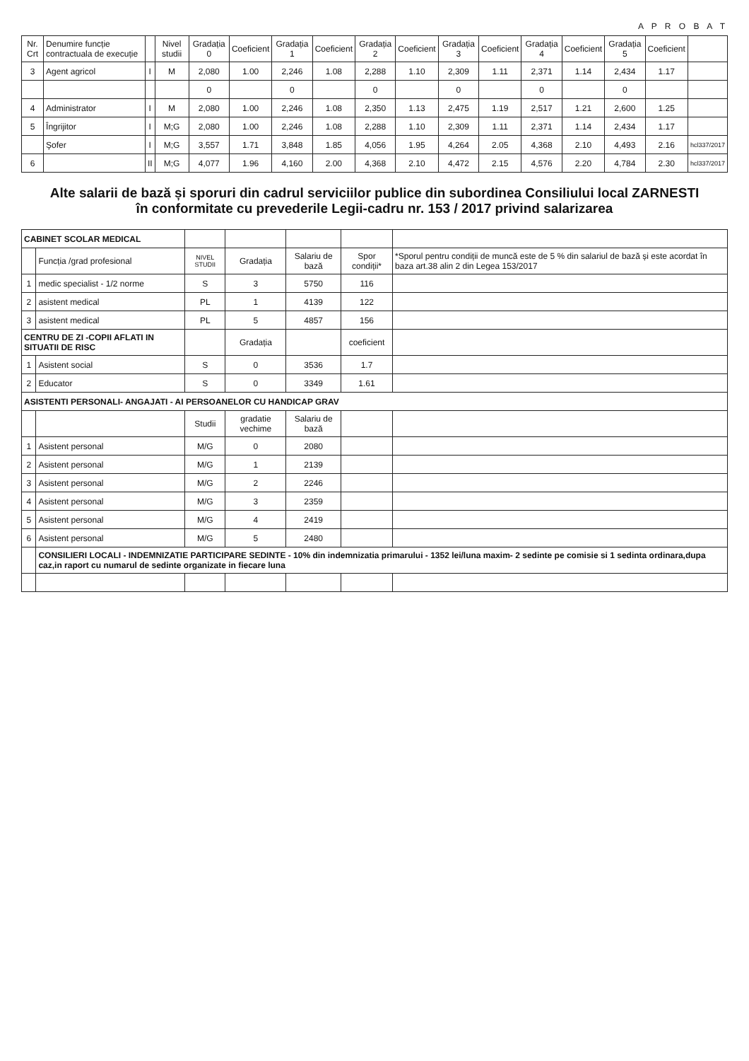A P R O B A T
| Nr. Crt | Denumire funcție contractuala de execuție | | Nivel studii | Gradația 0 | Coeficient | Gradația 1 | Coeficient | Gradația 2 | Coeficient | Gradația 3 | Coeficient | Gradația 4 | Coeficient | Gradația 5 | Coeficient | |
| --- | --- | --- | --- | --- | --- | --- | --- | --- | --- | --- | --- | --- | --- | --- | --- | --- |
| 3 | Agent agricol | I | M | 2,080 | 1.00 | 2,246 | 1.08 | 2,288 | 1.10 | 2,309 | 1.11 | 2,371 | 1.14 | 2,434 | 1.17 | |
| | | | | 0 | | 0 | | 0 | | 0 | | 0 | | 0 | | |
| 4 | Administrator | I | M | 2,080 | 1.00 | 2,246 | 1.08 | 2,350 | 1.13 | 2,475 | 1.19 | 2,517 | 1.21 | 2,600 | 1.25 | |
| 5 | Îngrijitor | I | M;G | 2,080 | 1.00 | 2,246 | 1.08 | 2,288 | 1.10 | 2,309 | 1.11 | 2,371 | 1.14 | 2,434 | 1.17 | |
| | Şofer | I | M;G | 3,557 | 1.71 | 3,848 | 1.85 | 4,056 | 1.95 | 4,264 | 2.05 | 4,368 | 2.10 | 4,493 | 2.16 | hcl337/2017 |
| 6 | | II | M;G | 4,077 | 1.96 | 4,160 | 2.00 | 4,368 | 2.10 | 4,472 | 2.15 | 4,576 | 2.20 | 4,784 | 2.30 | hcl337/2017 |
Alte salarii de bază și sporuri din cadrul serviciilor publice din subordinea Consiliului local ZARNESTI în conformitate cu prevederile Legii-cadru nr. 153 / 2017 privind salarizarea
| CABINET SCOLAR MEDICAL | | | | | | |
| | Funcția /grad profesional | NIVEL STUDII | Gradația | Salariu de bază | Spor condiții* | *Sporul pentru condiții de muncă este de 5 % din salariul de bază și este acordat în baza art.38 alin 2 din Legea 153/2017 |
| 1 | medic specialist - 1/2 norme | S | 3 | 5750 | 116 | |
| 2 | asistent medical | PL | 1 | 4139 | 122 | |
| 3 | asistent medical | PL | 5 | 4857 | 156 | |
| CENTRU DE ZI -COPII AFLATI IN SITUATII DE RISC | | | Gradația | | coeficient | |
| 1 | Asistent social | S | 0 | 3536 | 1.7 | |
| 2 | Educator | S | 0 | 3349 | 1.61 | |
| ASISTENTI PERSONALI- ANGAJATI - AI PERSOANELOR CU HANDICAP GRAV | | | | | | |
| | | Studii | gradatie vechime | Salariu de bază | | |
| 1 | Asistent personal | M/G | 0 | 2080 | | |
| 2 | Asistent personal | M/G | 1 | 2139 | | |
| 3 | Asistent personal | M/G | 2 | 2246 | | |
| 4 | Asistent personal | M/G | 3 | 2359 | | |
| 5 | Asistent personal | M/G | 4 | 2419 | | |
| 6 | Asistent personal | M/G | 5 | 2480 | | |
| | CONSILIERI LOCALI - INDEMNIZATIE PARTICIPARE SEDINTE - 10% din indemnizatia primarului - 1352 lei/luna maxim- 2 sedinte pe comisie si 1 sedinta ordinara,dupa caz,in raport cu numarul de sedinte organizate in fiecare luna | | | | | |